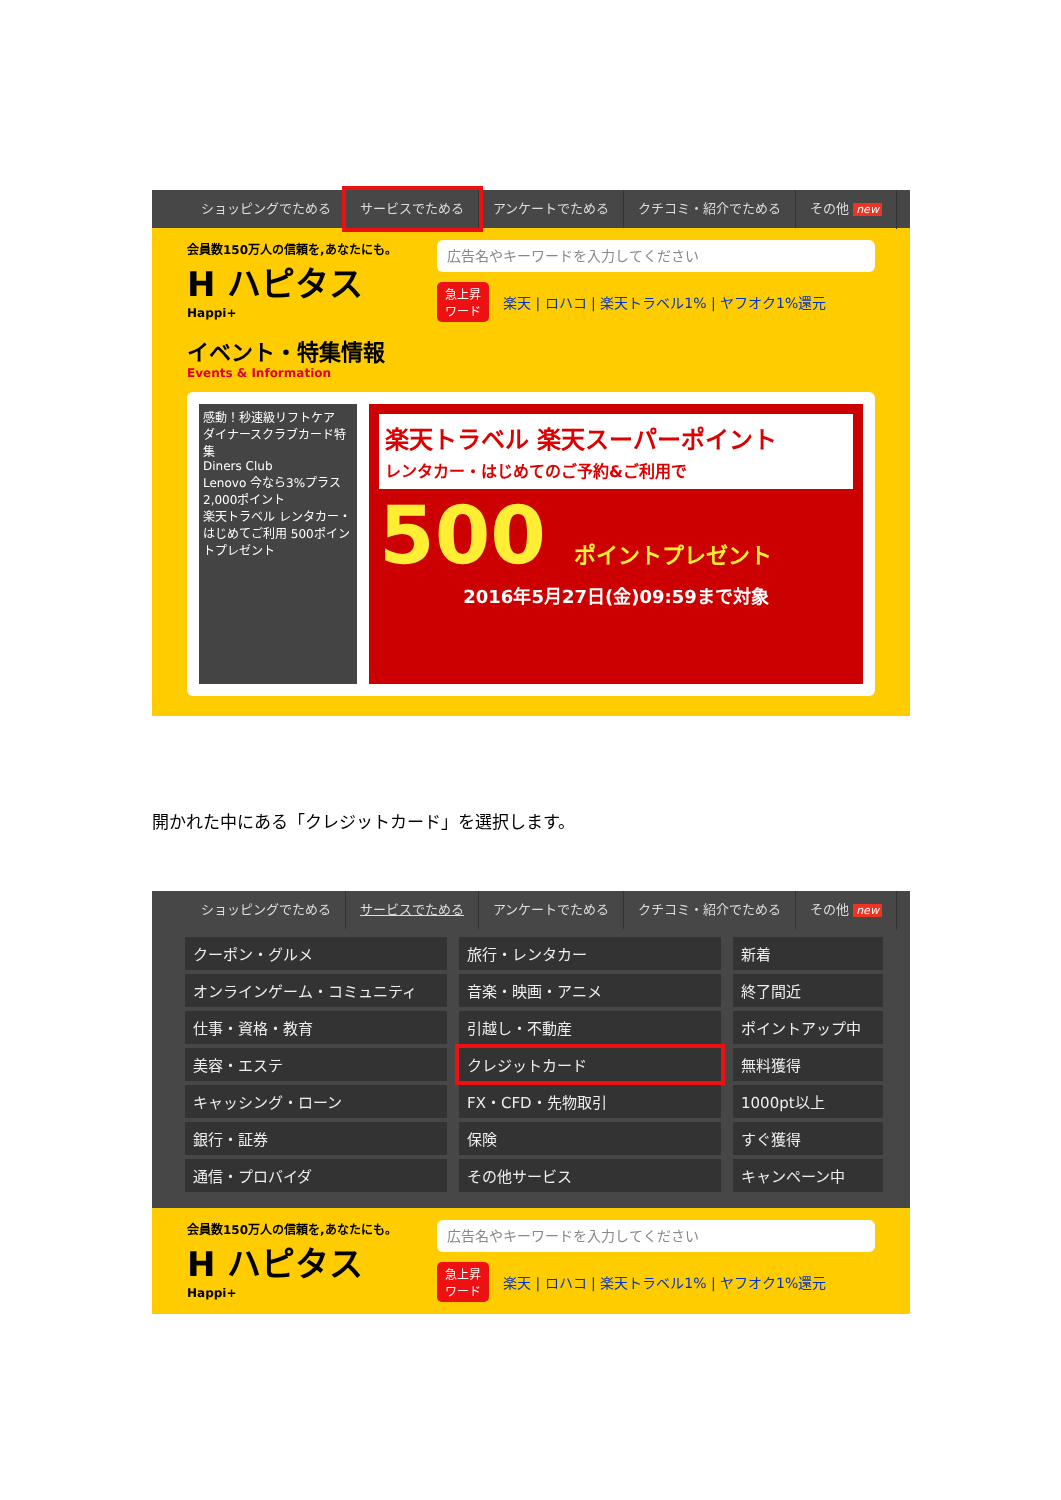ショッピングでためる サービスでためる アンケートでためる クチコミ・紹介でためる その他 new
会員数150万人の信頼を,あなたにも。
H ハピタス
Happi+
広告名やキーワードを入力してください
急上昇
ワード 楽天 | ロハコ | 楽天トラベル1% | ヤフオク1%還元
イベント・特集情報
Events & Information
感動！秒速級リフトケア
ダイナースクラブカード特集
Diners Club
Lenovo 今なら3%プラス 2,000ポイント
楽天トラベル レンタカー・はじめてご利用 500ポイントプレゼント
楽天トラベル 楽天スーパーポイント
レンタカー・はじめてのご予約&ご利用で
500 ポイントプレゼント
2016年5月27日(金)09:59まで対象
開かれた中にある「クレジットカード」を選択します。
ショッピングでためる サービスでためる アンケートでためる クチコミ・紹介でためる その他 new
クーポン・グルメ
旅行・レンタカー
新着
オンラインゲーム・コミュニティ
音楽・映画・アニメ
終了間近
仕事・資格・教育
引越し・不動産
ポイントアップ中
美容・エステ
クレジットカード
無料獲得
キャッシング・ローン
FX・CFD・先物取引
1000pt以上
銀行・証券
保険
すぐ獲得
通信・プロバイダ
その他サービス
キャンペーン中
会員数150万人の信頼を,あなたにも。
H ハピタス
Happi+
広告名やキーワードを入力してください
急上昇
ワード 楽天 | ロハコ | 楽天トラベル1% | ヤフオク1%還元